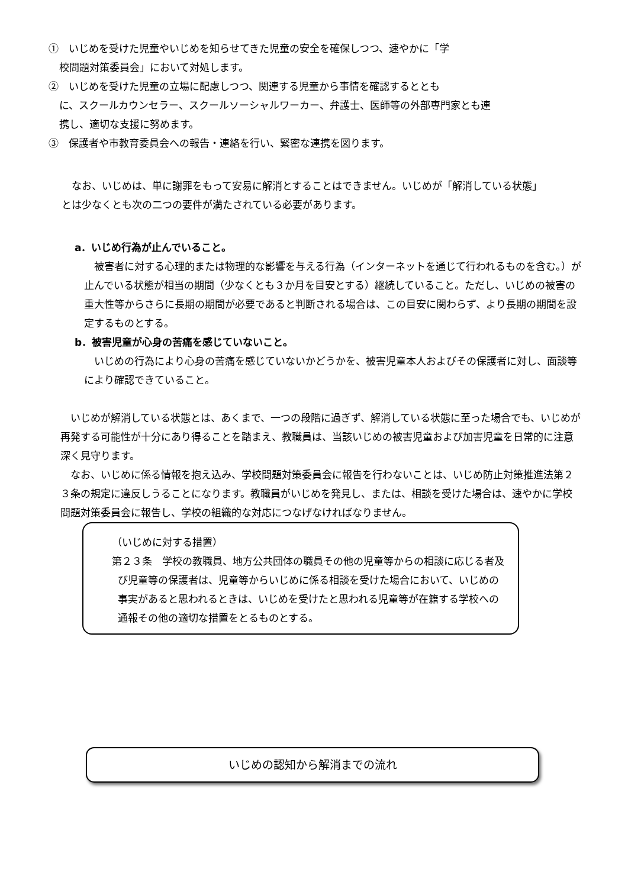①　いじめを受けた児童やいじめを知らせてきた児童の安全を確保しつつ、速やかに「学
校問題対策委員会」において対処します。
②　いじめを受けた児童の立場に配慮しつつ、関連する児童から事情を確認するととも
に、スクールカウンセラー、スクールソーシャルワーカー、弁護士、医師等の外部専門家とも連
携し、適切な支援に努めます。
③　保護者や市教育委員会への報告・連絡を行い、緊密な連携を図ります。
　なお、いじめは、単に謝罪をもって安易に解消とすることはできません。いじめが「解消している状態」
とは少なくとも次の二つの要件が満たされている必要があります。
a．いじめ行為が止んでいること。
　被害者に対する心理的または物理的な影響を与える行為（インターネットを通じて行われるものを含む。）が止んでいる状態が相当の期間（少なくとも３か月を目安とする）継続していること。ただし、いじめの被害の重大性等からさらに長期の期間が必要であると判断される場合は、この目安に関わらず、より長期の期間を設定するものとする。
b．被害児童が心身の苦痛を感じていないこと。
　いじめの行為により心身の苦痛を感じていないかどうかを、被害児童本人およびその保護者に対し、面談等により確認できていること。
　いじめが解消している状態とは、あくまで、一つの段階に過ぎず、解消している状態に至った場合でも、いじめが再発する可能性が十分にあり得ることを踏まえ、教職員は、当該いじめの被害児童および加害児童を日常的に注意深く見守ります。
　なお、いじめに係る情報を抱え込み、学校問題対策委員会に報告を行わないことは、いじめ防止対策推進法第２３条の規定に違反しうることになります。教職員がいじめを発見し、または、相談を受けた場合は、速やかに学校問題対策委員会に報告し、学校の組織的な対応につなげなければなりません。
（いじめに対する措置）
第２３条　学校の教職員、地方公共団体の職員その他の児童等からの相談に応じる者及び児童等の保護者は、児童等からいじめに係る相談を受けた場合において、いじめの事実があると思われるときは、いじめを受けたと思われる児童等が在籍する学校への通報その他の適切な措置をとるものとする。
いじめの認知から解消までの流れ